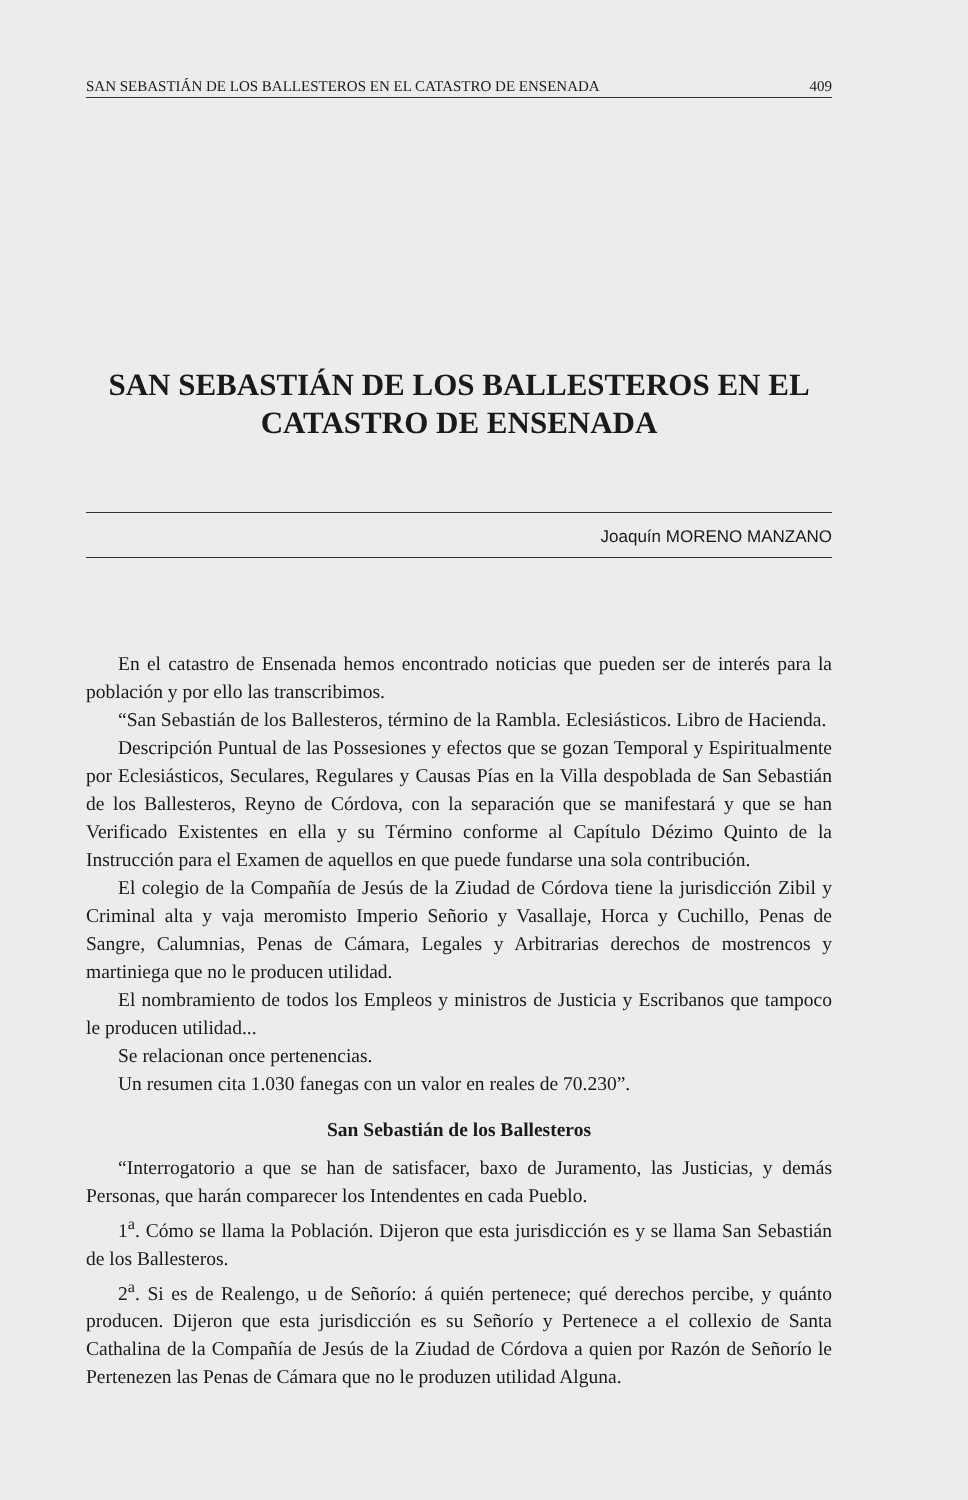SAN SEBASTIÁN DE LOS BALLESTEROS EN EL CATASTRO DE ENSENADA 409
SAN SEBASTIÁN DE LOS BALLESTEROS EN EL
CATASTRO DE ENSENADA
Joaquín MORENO MANZANO
En el catastro de Ensenada hemos encontrado noticias que pueden ser de interés para la población y por ello las transcribimos.
“San Sebastián de los Ballesteros, término de la Rambla. Eclesiásticos. Libro de Hacienda.
Descripción Puntual de las Possesiones y efectos que se gozan Temporal y Espiritualmente por Eclesiásticos, Seculares, Regulares y Causas Pías en la Villa despoblada de San Sebastián de los Ballesteros, Reyno de Córdova, con la separación que se manifestará y que se han Verificado Existentes en ella y su Término conforme al Capítulo Dézimo Quinto de la Instrucción para el Examen de aquellos en que puede fundarse una sola contribución.
El colegio de la Compañía de Jesús de la Ziudad de Córdova tiene la jurisdicción Zibil y Criminal alta y vaja meromisto Imperio Señorio y Vasallaje, Horca y Cuchillo, Penas de Sangre, Calumnias, Penas de Cámara, Legales y Arbitrarias derechos de mostrencos y martiniega que no le producen utilidad.
El nombramiento de todos los Empleos y ministros de Justicia y Escribanos que tampoco le producen utilidad...
Se relacionan once pertenencias.
Un resumen cita 1.030 fanegas con un valor en reales de 70.230”.
San Sebastián de los Ballesteros
“Interrogatorio a que se han de satisfacer, baxo de Juramento, las Justicias, y demás Personas, que harán comparecer los Intendentes en cada Pueblo.
1<sup>a</sup>. Cómo se llama la Población. Dijeron que esta jurisdicción es y se llama San Sebastián de los Ballesteros.
2<sup>a</sup>. Si es de Realengo, u de Señorío: á quién pertenece; qué derechos percibe, y quánto producen. Dijeron que esta jurisdicción es su Señorío y Pertenece a el collexio de Santa Cathalina de la Compañía de Jesús de la Ziudad de Córdova a quien por Razón de Señorío le Pertenezen las Penas de Cámara que no le produzen utilidad Alguna.